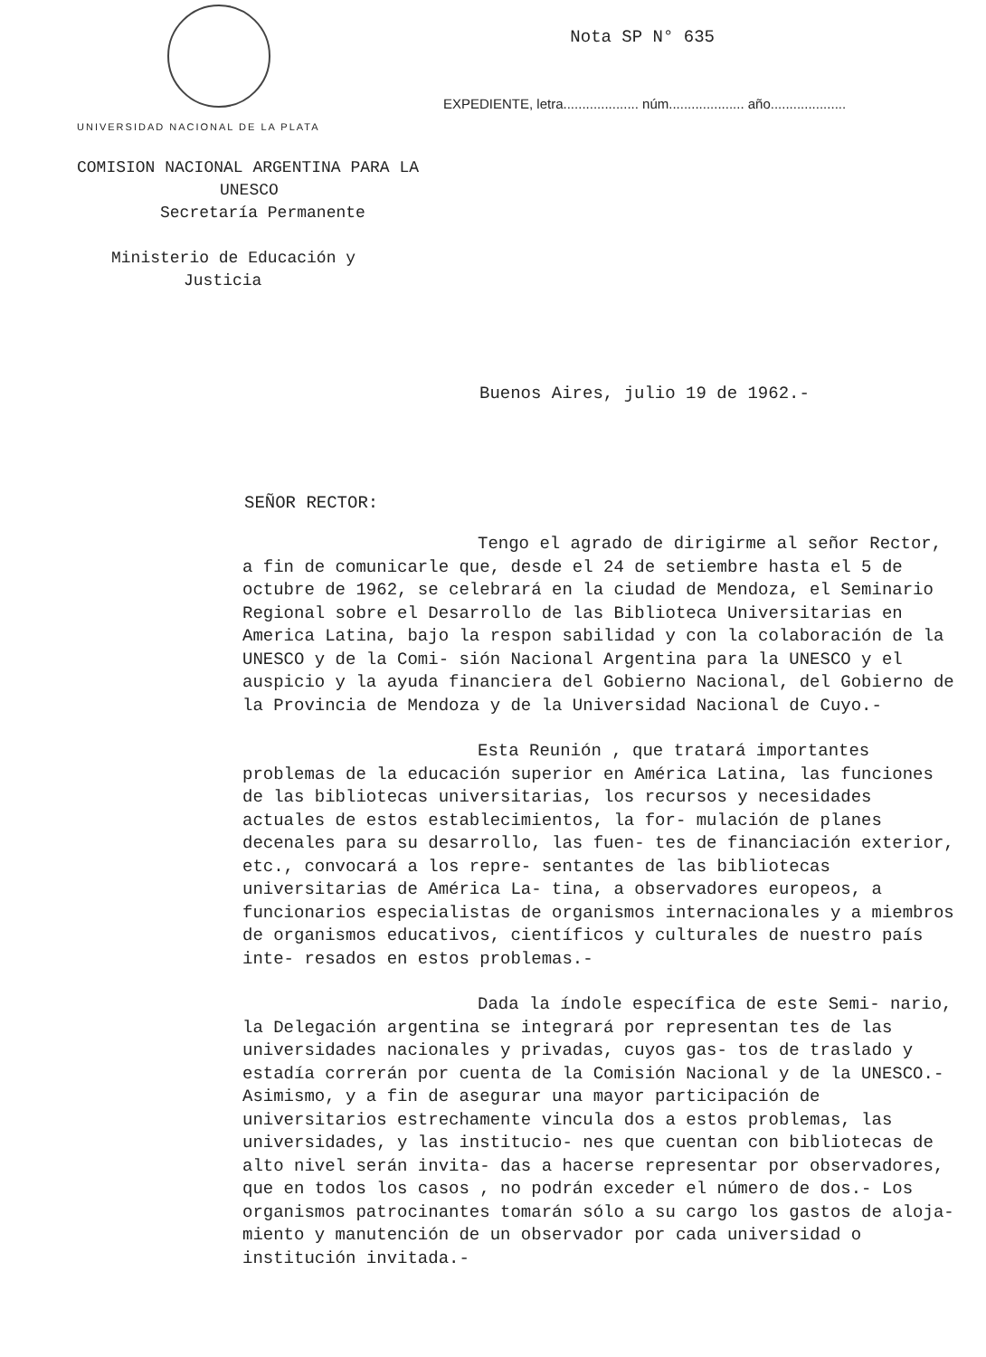UNIVERSIDAD NACIONAL DE LA PLATA
Nota SP N° 635
EXPEDIENTE, letra.................... núm.................... año....................
COMISION NACIONAL ARGENTINA PARA LA
UNESCO
Secretaría Permanente
Ministerio de Educación y
Justicia
Buenos Aires, julio 19 de 1962.-
SEÑOR RECTOR:
Tengo el agrado de dirigirme al señor Rector, a fin de comunicarle que, desde el 24 de setiembre hasta el 5 de octubre de 1962, se celebrará en la ciudad de Mendoza, el Seminario Regional sobre el Desarrollo de las Biblioteca Universitarias en America Latina, bajo la respon sabilidad y con la colaboración de la UNESCO y de la Comi- sión Nacional Argentina para la UNESCO y el auspicio y la ayuda financiera del Gobierno Nacional, del Gobierno de la Provincia de Mendoza y de la Universidad Nacional de Cuyo.-
Esta Reunión , que tratará importantes problemas de la educación superior en América Latina, las funciones de las bibliotecas universitarias, los recursos y necesidades actuales de estos establecimientos, la for- mulación de planes decenales para su desarrollo, las fuen- tes de financiación exterior, etc., convocará a los repre- sentantes de las bibliotecas universitarias de América La- tina, a observadores europeos, a funcionarios especialistas de organismos internacionales y a miembros de organismos educativos, científicos y culturales de nuestro país inte- resados en estos problemas.-
Dada la índole específica de este Semi- nario, la Delegación argentina se integrará por representan tes de las universidades nacionales y privadas, cuyos gas- tos de traslado y estadía correrán por cuenta de la Comisión Nacional y de la UNESCO.- Asimismo, y a fin de asegurar una mayor participación de universitarios estrechamente vincula dos a estos problemas, las universidades, y las institucio- nes que cuentan con bibliotecas de alto nivel serán invita- das a hacerse representar por observadores, que en todos los casos , no podrán exceder el número de dos.- Los organismos patrocinantes tomarán sólo a su cargo los gastos de aloja- miento y manutención de un observador por cada universidad o institución invitada.-